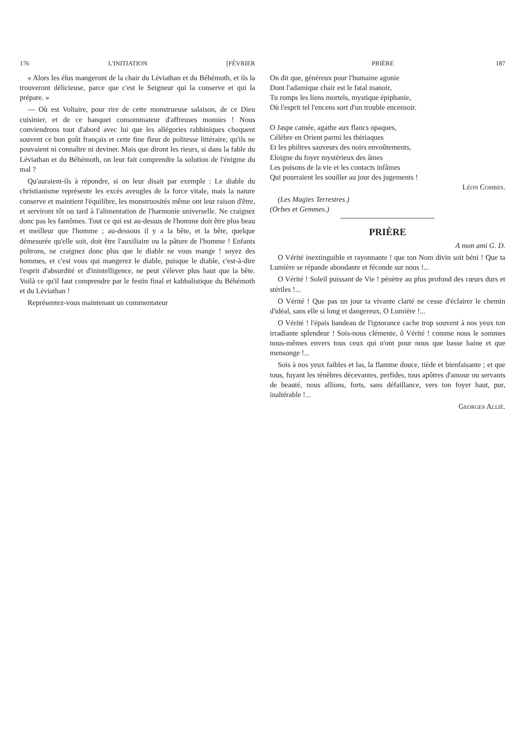176 L'INITIATION [FÉVRIER
« Alors les élus mangeront de la chair du Léviathan et du Béhémoth, et ils la trouveront délicieuse, parce que c'est le Seigneur qui la conserve et qui la prépare. »
— Où est Voltaire, pour rire de cette monstrueuse salaison, de ce Dieu cuisinier, et de ce banquet consommateur d'affreuses momies ! Nous conviendrons tout d'abord avec lui que les allégories rabbiniques choquent souvent ce bon goût français et cette fine fleur de politesse littéraire, qu'ils ne pouvaient ni connaître ni deviner. Mais que diront les rieurs, si dans la fable du Léviathan et du Béhémoth, on leur fait comprendre la solution de l'énigme du mal ?
Qu'auraient-ils à répondre, si on leur disait par exemple : Le diable du christianisme représente les excès aveugles de la force vitale, mais la nature conserve et maintient l'équilibre, les monstruosités même ont leur raison d'être, et serviront tôt ou tard à l'alimentation de l'harmonie universelle. Ne craignez donc pas les fantômes. Tout ce qui est au-dessus de l'homme doit être plus beau et meilleur que l'homme ; au-dessous il y a la bête, et la bête, quelque démesurée qu'elle soit, doit être l'auxiliaire ou la pâture de l'homme ! Enfants poltrons, ne craignez donc plus que le diable ne vous mange ! soyez des hommes, et c'est vous qui mangerez le diable, puisque le diable, c'est-à-dire l'esprit d'absurdité et d'inintelligence, ne peut s'élever plus haut que la bête. Voilà ce qu'il faut comprendre par le festin final et kabbalistique du Béhémoth et du Léviathan !
Représentez-vous maintenant un commentateur
PRIÈRE 187
On dit que, généreux pour l'humaine agonie
Dont l'adamique chair est le fatal manoir,
Tu romps les liens mortels, mystique épiphanie,
Où l'esprit tel l'encens sort d'un trouble encensoir.
O Jaspe camée, agathe aux flancs opaques,
Célèbre en Orient parmi les thériaques
Et les philtres sauveurs des noirs envoûtements,
Eloigne du foyer mystérieux des âmes
Les poisons de la vie et les contacts infâmes
Qui pourraient les souiller au jour des jugements !
Léon Combes.
(Les Magies Terrestres.)
(Orbes et Gemmes.)
PRIÈRE
A mon ami G. D.
O Vérité inextinguible et rayonnante ! que ton Nom divin soit béni ! Que ta Lumière se répande abondante et féconde sur nous !...
O Vérité ! Soleil puissant de Vie ! pénètre au plus profond des cœurs durs et stériles !...
O Vérité ! Que pas un jour ta vivante clarté ne cesse d'éclairer le chemin d'idéal, sans elle si long et dangereux, O Lumière !...
O Vérité ! l'épais bandeau de l'ignorance cache trop souvent à nos yeux ton irradiante splendeur ! Sois-nous clémente, ô Vérité ! comme nous le sommes nous-mêmes envers tous ceux qui n'ont pour nous que basse haine et que mensonge !...
Sois à nos yeux faibles et las, la flamme douce, tiède et bienfaisante ; et que tous, fuyant les ténèbres décevantes, perfides, tous apôtres d'amour ou servants de beauté, nous allions, forts, sans défaillance, vers ton foyer haut, pur, inaltérable !...
Georges Allié.